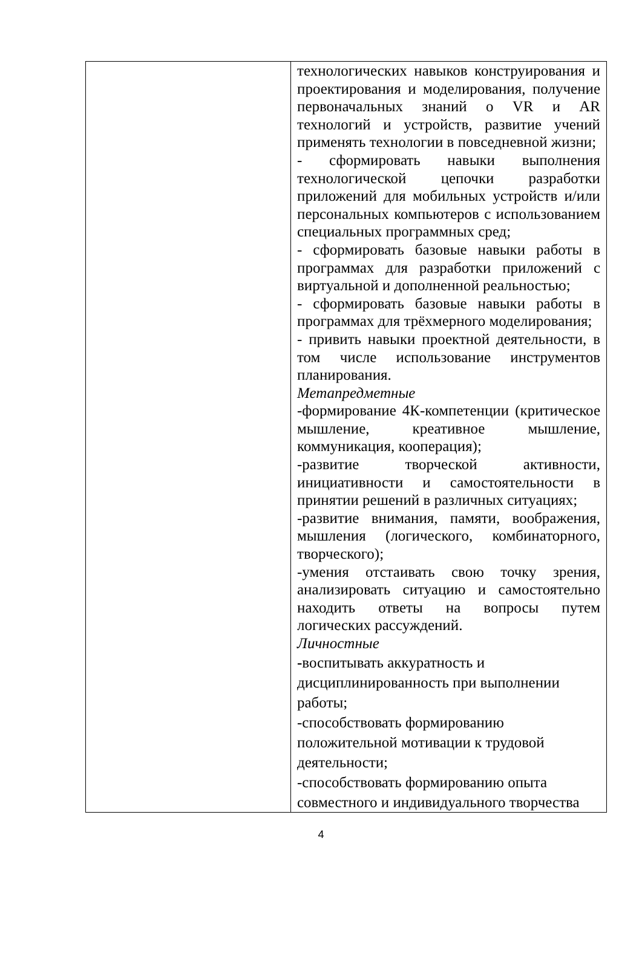| | технологических навыков конструирования и проектирования и моделирования, получение первоначальных знаний о VR и AR технологий и устройств, развитие учений применять технологии в повседневной жизни; - сформировать навыки выполнения технологической цепочки разработки приложений для мобильных устройств и/или персональных компьютеров с использованием специальных программных сред; - сформировать базовые навыки работы в программах для разработки приложений с виртуальной и дополненной реальностью; - сформировать базовые навыки работы в программах для трёхмерного моделирования; - привить навыки проектной деятельности, в том числе использование инструментов планирования. Метапредметные -формирование 4К-компетенции (критическое мышление, креативное мышление, коммуникация, кооперация); -развитие творческой активности, инициативности и самостоятельности в принятии решений в различных ситуациях; -развитие внимания, памяти, воображения, мышления (логического, комбинаторного, творческого); -умения отстаивать свою точку зрения, анализировать ситуацию и самостоятельно находить ответы на вопросы путем логических рассуждений. Личностные - воспитывать аккуратность и дисциплинированность при выполнении работы; -способствовать формированию положительной мотивации к трудовой деятельности; -способствовать формированию опыта совместного и индивидуального творчества |
4